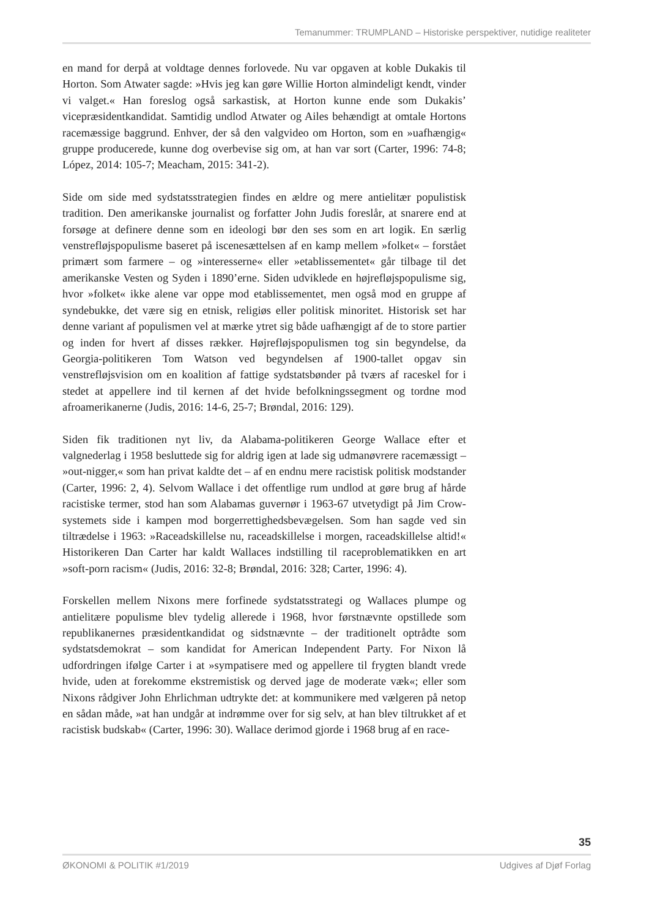Temanummer: TRUMPLAND – Historiske perspektiver, nutidige realiteter
en mand for derpå at voldtage dennes forlovede. Nu var opgaven at koble Dukakis til Horton. Som Atwater sagde: »Hvis jeg kan gøre Willie Horton almindeligt kendt, vinder vi valget.« Han foreslog også sarkastisk, at Horton kunne ende som Dukakis’ vicepræsidentkandidat. Samtidig undlod Atwater og Ailes behændigt at omtale Hortons racemæssige baggrund. Enhver, der så den valgvideo om Horton, som en »uafhængig« gruppe producerede, kunne dog overbevise sig om, at han var sort (Carter, 1996: 74-8; López, 2014: 105-7; Meacham, 2015: 341-2).
Side om side med sydstatsstrategien findes en ældre og mere antielitær populistisk tradition. Den amerikanske journalist og forfatter John Judis foreslår, at snarere end at forsøge at definere denne som en ideologi bør den ses som en art logik. En særlig venstrefløjspopulisme baseret på iscenesættelsen af en kamp mellem »folket« – forstået primært som farmere – og »interesserne« eller »etablissementet« går tilbage til det amerikanske Vesten og Syden i 1890’erne. Siden udviklede en højrefløjspopulisme sig, hvor »folket« ikke alene var oppe mod etablissementet, men også mod en gruppe af syndebukke, det være sig en etnisk, religiøs eller politisk minoritet. Historisk set har denne variant af populismen vel at mærke ytret sig både uafhængigt af de to store partier og inden for hvert af disses rækker. Højrefløjspopulismen tog sin begyndelse, da Georgia-politikeren Tom Watson ved begyndelsen af 1900-tallet opgav sin venstrefløjsvision om en koalition af fattige sydstatsbønder på tværs af raceskel for i stedet at appellere ind til kernen af det hvide befolkningssegment og tordne mod afroamerikanerne (Judis, 2016: 14-6, 25-7; Brøndal, 2016: 129).
Siden fik traditionen nyt liv, da Alabama-politikeren George Wallace efter et valgnederlag i 1958 besluttede sig for aldrig igen at lade sig udmanøvrere racemæssigt – »out-nigger,« som han privat kaldte det – af en endnu mere racistisk politisk modstander (Carter, 1996: 2, 4). Selvom Wallace i det offentlige rum undlod at gøre brug af hårde racistiske termer, stod han som Alabamas guvernør i 1963-67 utvetydigt på Jim Crow-systemets side i kampen mod borgerrettighedsbevægelsen. Som han sagde ved sin tiltrædelse i 1963: »Raceadskillelse nu, raceadskillelse i morgen, raceadskillelse altid!« Historikeren Dan Carter har kaldt Wallaces indstilling til raceproblematikken en art »soft-porn racism« (Judis, 2016: 32-8; Brøndal, 2016: 328; Carter, 1996: 4).
Forskellen mellem Nixons mere forfinede sydstatsstrategi og Wallaces plumpe og antielitære populisme blev tydelig allerede i 1968, hvor førstnævnte opstillede som republikanernes præsidentkandidat og sidstnævnte – der traditionelt optrådte som sydstatsdemokrat – som kandidat for American Independent Party. For Nixon lå udfordringen ifølge Carter i at »sympatisere med og appellere til frygten blandt vrede hvide, uden at forekomme ekstremistisk og derved jage de moderate væk«; eller som Nixons rådgiver John Ehrlichman udtrykte det: at kommunikere med vælgeren på netop en sådan måde, »at han undgår at indrømme over for sig selv, at han blev tiltrukket af et racistisk budskab« (Carter, 1996: 30). Wallace derimod gjorde i 1968 brug af en race-
35
ØKONOMI & POLITIK #1/2019 Udgives af Djøf Forlag